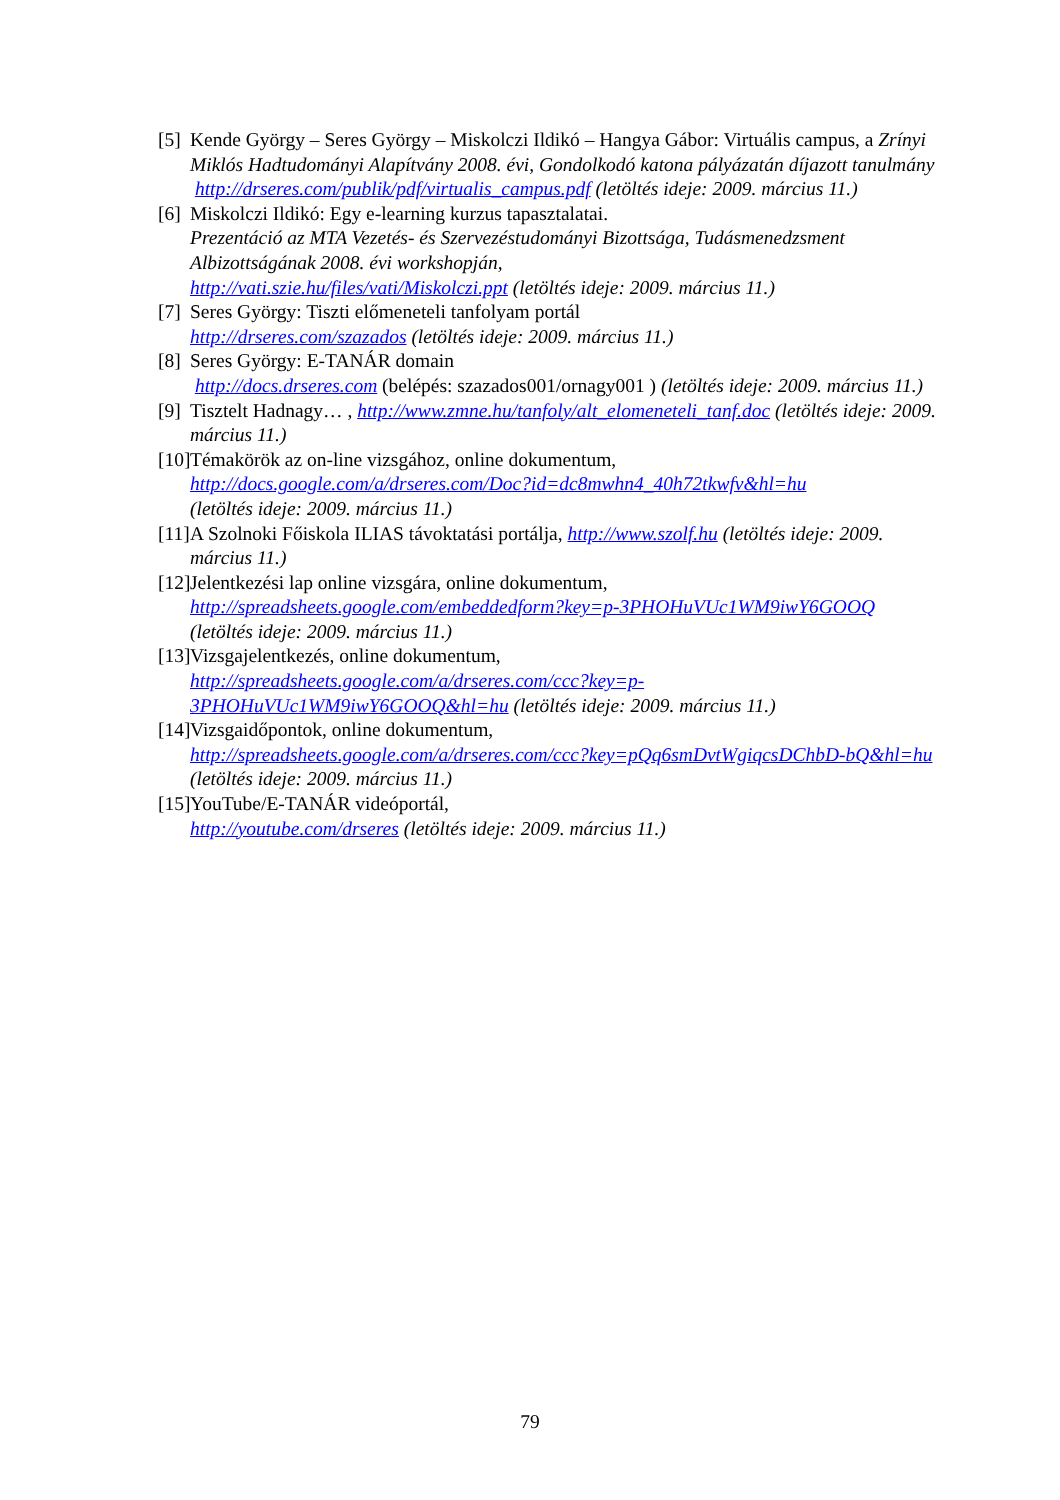[5] Kende György – Seres György – Miskolczi Ildikó – Hangya Gábor: Virtuális campus, a Zrínyi Miklós Hadtudományi Alapítvány 2008. évi, Gondolkodó katona pályázatán díjazott tanulmány
http://drseres.com/publik/pdf/virtualis_campus.pdf (letöltés ideje: 2009. március 11.)
[6] Miskolczi Ildikó: Egy e-learning kurzus tapasztalatai.
Prezentáció az MTA Vezetés- és Szervezéstudományi Bizottsága, Tudásmenedzsment Albizottságának 2008. évi workshopján,
http://vati.szie.hu/files/vati/Miskolczi.ppt (letöltés ideje: 2009. március 11.)
[7] Seres György: Tiszti előmeneteli tanfolyam portál
http://drseres.com/szazados (letöltés ideje: 2009. március 11.)
[8] Seres György: E-TANÁR domain
http://docs.drseres.com (belépés: szazados001/ornagy001 ) (letöltés ideje: 2009. március 11.)
[9] Tisztelt Hadnagy… , http://www.zmne.hu/tanfoly/alt_elomeneteli_tanf.doc (letöltés ideje: 2009. március 11.)
[10] Témakörök az on-line vizsgához, online dokumentum,
http://docs.google.com/a/drseres.com/Doc?id=dc8mwhn4_40h72tkwfv&hl=hu
(letöltés ideje: 2009. március 11.)
[11] A Szolnoki Főiskola ILIAS távoktatási portálja, http://www.szolf.hu (letöltés ideje: 2009. március 11.)
[12] Jelentkezési lap online vizsgára, online dokumentum,
http://spreadsheets.google.com/embeddedform?key=p-3PHOHuVUc1WM9iwY6GOOQ (letöltés ideje: 2009. március 11.)
[13] Vizsgajelentkezés, online dokumentum,
http://spreadsheets.google.com/a/drseres.com/ccc?key=p-3PHOHuVUc1WM9iwY6GOOQ&hl=hu (letöltés ideje: 2009. március 11.)
[14] Vizsgaidőpontok, online dokumentum,
http://spreadsheets.google.com/a/drseres.com/ccc?key=pQq6smDvtWgiqcsDChbD-bQ&hl=hu (letöltés ideje: 2009. március 11.)
[15] YouTube/E-TANÁR videóportál,
http://youtube.com/drseres (letöltés ideje: 2009. március 11.)
79